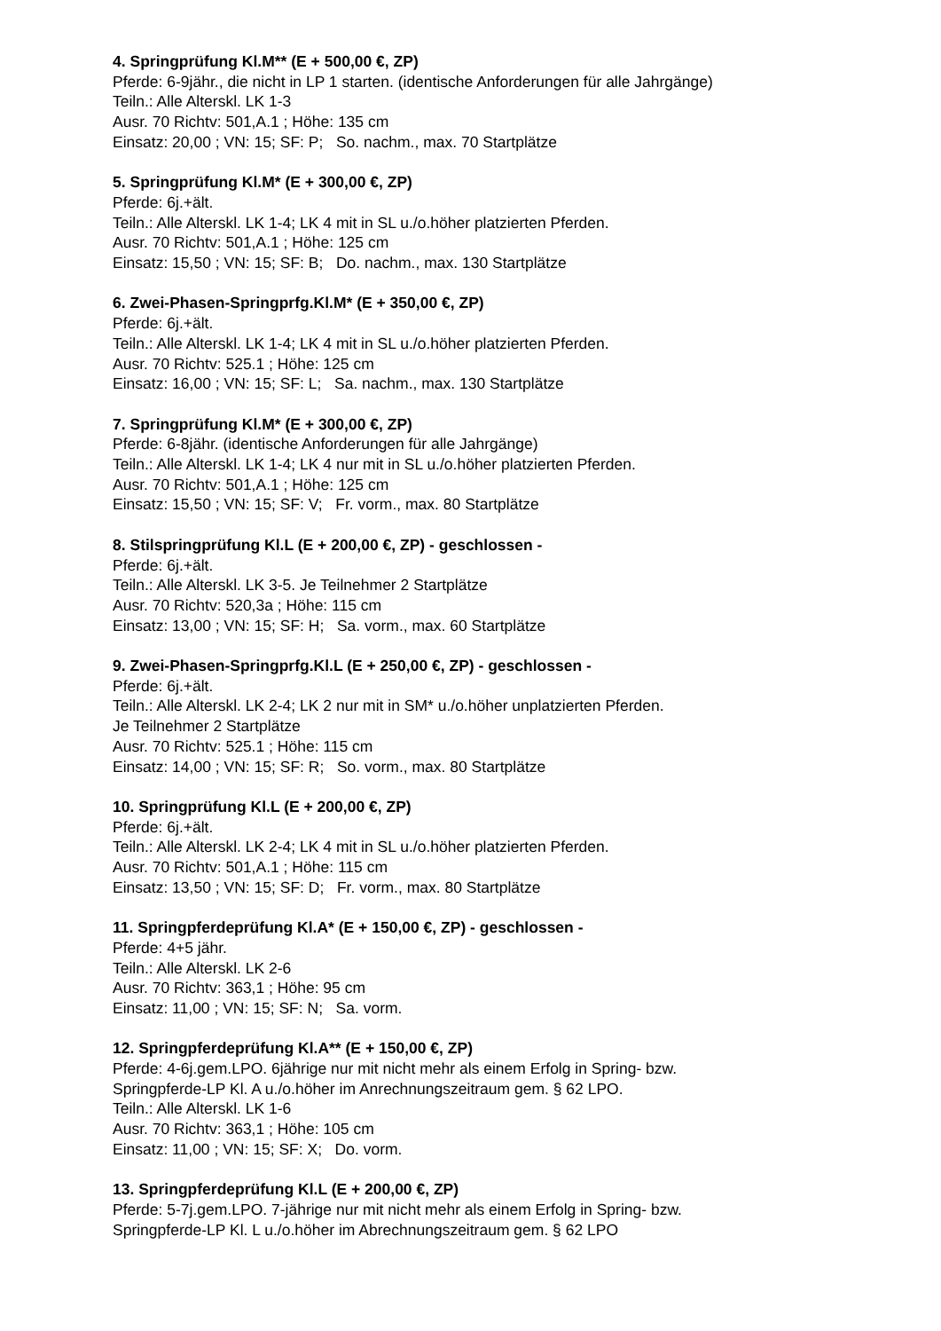4. Springprüfung Kl.M** (E + 500,00 €, ZP)
Pferde: 6-9jähr., die nicht in LP 1 starten. (identische Anforderungen für alle Jahrgänge)
Teiln.: Alle Altersk​l. LK 1-3
Ausr. 70 Richtv: 501,A.1 ; Höhe: 135 cm
Einsatz: 20,00 ; VN: 15; SF: P; So. nachm., max. 70 Startplätze
5. Springprüfung Kl.M* (E + 300,00 €, ZP)
Pferde: 6j.+ält.
Teiln.: Alle Alterskl. LK 1-4; LK 4 mit in SL u./o.höher platzierten Pferden.
Ausr. 70 Richtv: 501,A.1 ; Höhe: 125 cm
Einsatz: 15,50 ; VN: 15; SF: B; Do. nachm., max. 130 Startplätze
6. Zwei-Phasen-Springprfg.Kl.M* (E + 350,00 €, ZP)
Pferde: 6j.+ält.
Teiln.: Alle Alterskl. LK 1-4; LK 4 mit in SL u./o.höher platzierten Pferden.
Ausr. 70 Richtv: 525.1 ; Höhe: 125 cm
Einsatz: 16,00 ; VN: 15; SF: L; Sa. nachm., max. 130 Startplätze
7. Springprüfung Kl.M* (E + 300,00 €, ZP)
Pferde: 6-8jähr. (identische Anforderungen für alle Jahrgänge)
Teiln.: Alle Alterskl. LK 1-4; LK 4 nur mit in SL u./o.höher platzierten Pferden.
Ausr. 70 Richtv: 501,A.1 ; Höhe: 125 cm
Einsatz: 15,50 ; VN: 15; SF: V; Fr. vorm., max. 80 Startplätze
8. Stilspringprüfung Kl.L (E + 200,00 €, ZP) - geschlossen -
Pferde: 6j.+ält.
Teiln.: Alle Alterskl. LK 3-5. Je Teilnehmer 2 Startplätze
Ausr. 70 Richtv: 520,3a ; Höhe: 115 cm
Einsatz: 13,00 ; VN: 15; SF: H; Sa. vorm., max. 60 Startplätze
9. Zwei-Phasen-Springprfg.Kl.L (E + 250,00 €, ZP) - geschlossen -
Pferde: 6j.+ält.
Teiln.: Alle Alterskl. LK 2-4; LK 2 nur mit in SM* u./o.höher unplatzierten Pferden.
Je Teilnehmer 2 Startplätze
Ausr. 70 Richtv: 525.1 ; Höhe: 115 cm
Einsatz: 14,00 ; VN: 15; SF: R; So. vorm., max. 80 Startplätze
10. Springprüfung Kl.L (E + 200,00 €, ZP)
Pferde: 6j.+ält.
Teiln.: Alle Alterskl. LK 2-4; LK 4 mit in SL u./o.höher platzierten Pferden.
Ausr. 70 Richtv: 501,A.1 ; Höhe: 115 cm
Einsatz: 13,50 ; VN: 15; SF: D; Fr. vorm., max. 80 Startplätze
11. Springpferdeprüfung Kl.A* (E + 150,00 €, ZP) - geschlossen -
Pferde: 4+5 jähr.
Teiln.: Alle Alterskl. LK 2-6
Ausr. 70 Richtv: 363,1 ; Höhe: 95 cm
Einsatz: 11,00 ; VN: 15; SF: N; Sa. vorm.
12. Springpferdeprüfung Kl.A** (E + 150,00 €, ZP)
Pferde: 4-6j.gem.LPO. 6jährige nur mit nicht mehr als einem Erfolg in Spring- bzw.
Springpferde-LP Kl. A u./o.höher im Anrechnungszeitraum gem. § 62 LPO.
Teiln.: Alle Alterskl. LK 1-6
Ausr. 70 Richtv: 363,1 ; Höhe: 105 cm
Einsatz: 11,00 ; VN: 15; SF: X; Do. vorm.
13. Springpferdeprüfung Kl.L (E + 200,00 €, ZP)
Pferde: 5-7j.gem.LPO. 7-jährige nur mit nicht mehr als einem Erfolg in Spring- bzw.
Springpferde-LP Kl. L u./o.höher im Abrechnungszeitraum gem. § 62 LPO